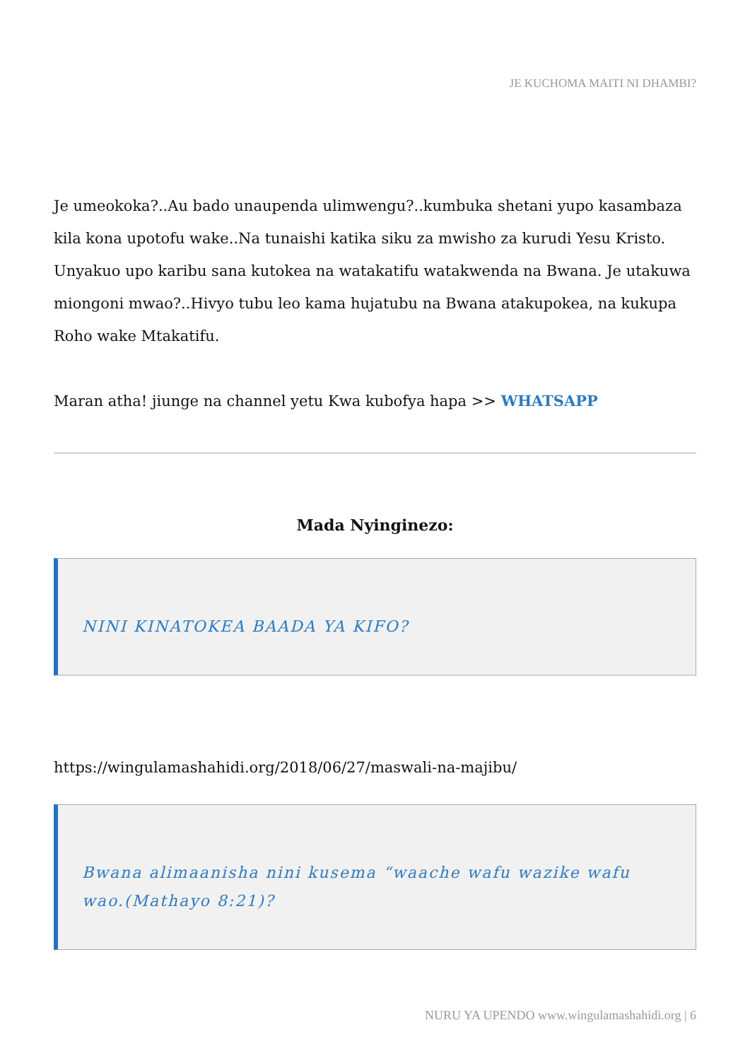JE KUCHOMA MAITI NI DHAMBI?
Je umeokoka?..Au bado unaupenda ulimwengu?..kumbuka shetani yupo kasambaza kila kona upotofu wake..Na tunaishi katika siku za mwisho za kurudi Yesu Kristo. Unyakuo upo karibu sana kutokea na watakatifu watakwenda na Bwana. Je utakuwa miongoni mwao?..Hivyo tubu leo kama hujatubu na Bwana atakupokea, na kukupa Roho wake Mtakatifu.
Maran atha! jiunge na channel yetu Kwa kubofya hapa >> WHATSAPP
Mada Nyinginezo:
NINI KINATOKEA BAADA YA KIFO?
https://wingulamashahidi.org/2018/06/27/maswali-na-majibu/
Bwana alimaanisha nini kusema “waache wafu wazike wafu wao.(Mathayo 8:21)?
NURU YA UPENDO www.wingulamashahidi.org | 6